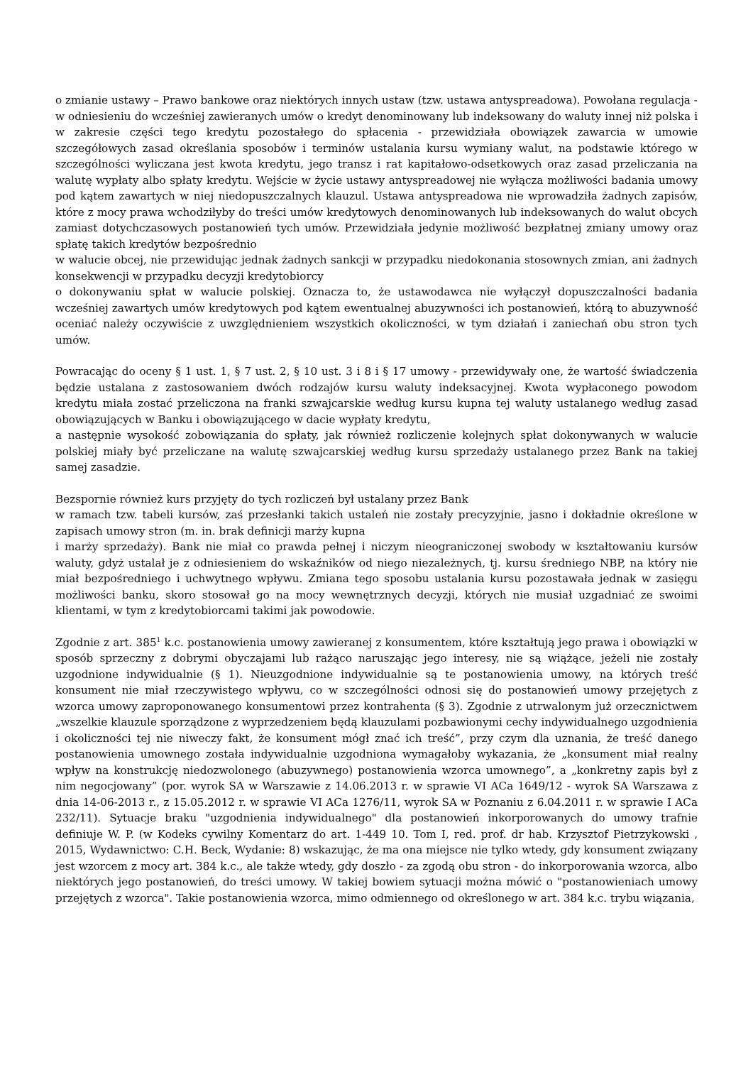o zmianie ustawy – Prawo bankowe oraz niektórych innych ustaw (tzw. ustawa antyspreadowa). Powołana regulacja - w odniesieniu do wcześniej zawieranych umów o kredyt denominowany lub indeksowany do waluty innej niż polska i w zakresie części tego kredytu pozostałego do spłacenia - przewidziała obowiązek zawarcia w umowie szczegółowych zasad określania sposobów i terminów ustalania kursu wymiany walut, na podstawie którego w szczególności wyliczana jest kwota kredytu, jego transz i rat kapitałowo-odsetkowych oraz zasad przeliczania na walutę wypłaty albo spłaty kredytu. Wejście w życie ustawy antyspreadowej nie wyłącza możliwości badania umowy pod kątem zawartych w niej niedopuszczalnych klauzul. Ustawa antyspreadowa nie wprowadziła żadnych zapisów, które z mocy prawa wchodziłyby do treści umów kredytowych denominowanych lub indeksowanych do walut obcych zamiast dotychczasowych postanowień tych umów. Przewidziała jedynie możliwość bezpłatnej zmiany umowy oraz spłatę takich kredytów bezpośrednio
w walucie obcej, nie przewidując jednak żadnych sankcji w przypadku niedokonania stosownych zmian, ani żadnych konsekwencji w przypadku decyzji kredytobiorcy
o dokonywaniu spłat w walucie polskiej. Oznacza to, że ustawodawca nie wyłączył dopuszczalności badania wcześniej zawartych umów kredytowych pod kątem ewentualnej abuzywności ich postanowień, którą to abuzywność oceniać należy oczywiście z uwzględnieniem wszystkich okoliczności, w tym działań i zaniechań obu stron tych umów.
Powracając do oceny § 1 ust. 1, § 7 ust. 2, § 10 ust. 3 i 8 i § 17 umowy - przewidywały one, że wartość świadczenia będzie ustalana z zastosowaniem dwóch rodzajów kursu waluty indeksacyjnej. Kwota wypłaconego powodom kredytu miała zostać przeliczona na franki szwajcarskie według kursu kupna tej waluty ustalanego według zasad obowiązujących w Banku i obowiązującego w dacie wypłaty kredytu,
a następnie wysokość zobowiązania do spłaty, jak również rozliczenie kolejnych spłat dokonywanych w walucie polskiej miały być przeliczane na walutę szwajcarskiej według kursu sprzedaży ustalanego przez Bank na takiej samej zasadzie.
Bezspornie również kurs przyjęty do tych rozliczeń był ustalany przez Bank
w ramach tzw. tabeli kursów, zaś przesłanki takich ustaleń nie zostały precyzyjnie, jasno i dokładnie określone w zapisach umowy stron (m. in. brak definicji marży kupna
i marży sprzedaży). Bank nie miał co prawda pełnej i niczym nieograniczonej swobody w kształtowaniu kursów waluty, gdyż ustalał je z odniesieniem do wskaźników od niego niezależnych, tj. kursu średniego NBP, na który nie miał bezpośredniego i uchwytnego wpływu. Zmiana tego sposobu ustalania kursu pozostawała jednak w zasięgu możliwości banku, skoro stosował go na mocy wewnętrznych decyzji, których nie musiał uzgadniać ze swoimi klientami, w tym z kredytobiorcami takimi jak powodowie.
Zgodnie z art. 385<sup>1</sup> k.c. postanowienia umowy zawieranej z konsumentem, które kształtują jego prawa i obowiązki w sposób sprzeczny z dobrymi obyczajami lub rażąco naruszając jego interesy, nie są wiążące, jeżeli nie zostały uzgodnione indywidualnie (§ 1). Nieuzgodnione indywidualnie są te postanowienia umowy, na których treść konsument nie miał rzeczywistego wpływu, co w szczególności odnosi się do postanowień umowy przejętych z wzorca umowy zaproponowanego konsumentowi przez kontrahenta (§ 3). Zgodnie z utrwalonym już orzecznictwem „wszelkie klauzule sporządzone z wyprzedzeniem będą klauzulami pozbawionymi cechy indywidualnego uzgodnienia i okoliczności tej nie niweczy fakt, że konsument mógł znać ich treść”, przy czym dla uznania, że treść danego postanowienia umownego została indywidualnie uzgodniona wymagałoby wykazania, że „konsument miał realny wpływ na konstrukcję niedozwolonego (abuzywnego) postanowienia wzorca umownego”, a „konkretny zapis był z nim negocjowany” (por. wyrok SA w Warszawie z 14.06.2013 r. w sprawie VI ACa 1649/12 - wyrok SA Warszawa z dnia 14-06-2013 r., z 15.05.2012 r. w sprawie VI ACa 1276/11, wyrok SA w Poznaniu z 6.04.2011 r. w sprawie I ACa 232/11). Sytuacje braku "uzgodnienia indywidualnego" dla postanowień inkorporowanych do umowy trafnie definiuje W. P. (w Kodeks cywilny Komentarz do art. 1-449 10. Tom I, red. prof. dr hab. Krzysztof Pietrzykowski , 2015, Wydawnictwo: C.H. Beck, Wydanie: 8) wskazując, że ma ona miejsce nie tylko wtedy, gdy konsument związany jest wzorcem z mocy art. 384 k.c., ale także wtedy, gdy doszło - za zgodą obu stron - do inkorporowania wzorca, albo niektórych jego postanowień, do treści umowy. W takiej bowiem sytuacji można mówić o "postanowieniach umowy przejętych z wzorca". Takie postanowienia wzorca, mimo odmiennego od określonego w art. 384 k.c. trybu wiązania,